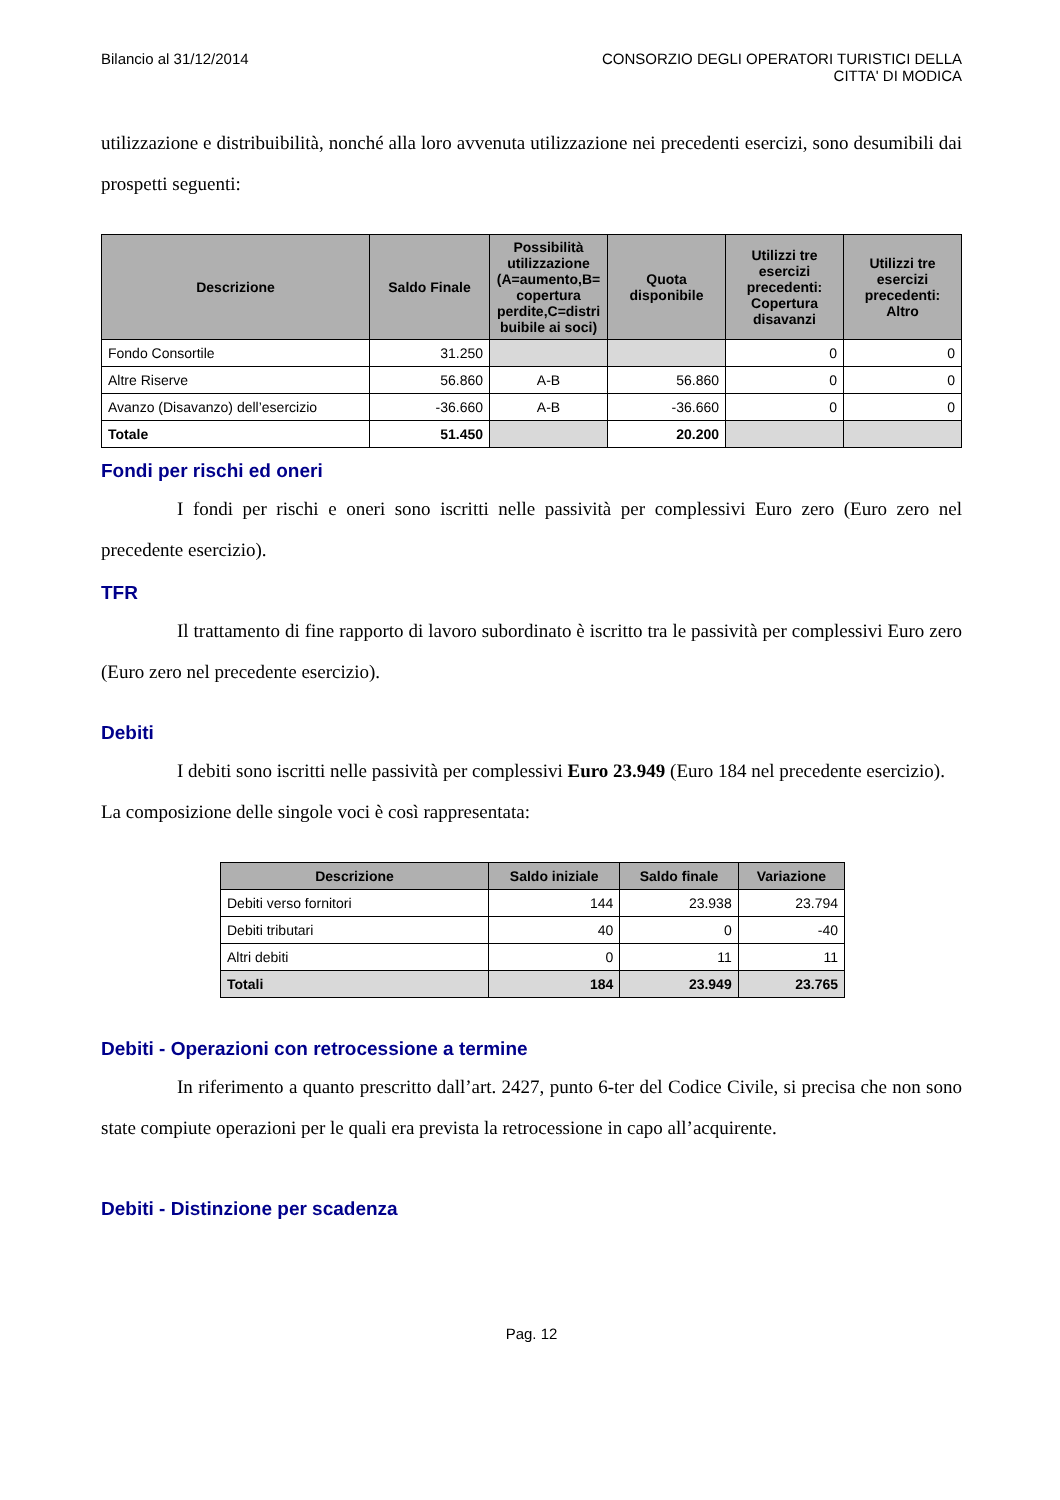Bilancio al 31/12/2014 CONSORZIO DEGLI OPERATORI TURISTICI DELLA
CITTA' DI MODICA
utilizzazione e distribuibilità, nonché alla loro avvenuta utilizzazione nei precedenti esercizi, sono desumibili dai prospetti seguenti:
| Descrizione | Saldo Finale | Possibilità utilizzazione (A=aumento,B= copertura perdite,C=distri buibile ai soci) | Quota disponibile | Utilizzi tre esercizi precedenti: Copertura disavanzi | Utilizzi tre esercizi precedenti: Altro |
| --- | --- | --- | --- | --- | --- |
| Fondo Consortile | 31.250 | | | 0 | 0 |
| Altre Riserve | 56.860 | A-B | 56.860 | 0 | 0 |
| Avanzo (Disavanzo) dell’esercizio | -36.660 | A-B | -36.660 | 0 | 0 |
| Totale | 51.450 | | 20.200 | | |
Fondi per rischi ed oneri
I fondi per rischi e oneri sono iscritti nelle passività per complessivi Euro zero (Euro zero nel precedente esercizio).
TFR
Il trattamento di fine rapporto di lavoro subordinato è iscritto tra le passività per complessivi Euro zero (Euro zero nel precedente esercizio).
Debiti
I debiti sono iscritti nelle passività per complessivi Euro 23.949 (Euro 184 nel precedente esercizio).
La composizione delle singole voci è così rappresentata:
| Descrizione | Saldo iniziale | Saldo finale | Variazione |
| --- | --- | --- | --- |
| Debiti verso fornitori | 144 | 23.938 | 23.794 |
| Debiti tributari | 40 | 0 | -40 |
| Altri debiti | 0 | 11 | 11 |
| Totali | 184 | 23.949 | 23.765 |
Debiti - Operazioni con retrocessione a termine
In riferimento a quanto prescritto dall’art. 2427, punto 6-ter del Codice Civile, si precisa che non sono state compiute operazioni per le quali era prevista la retrocessione in capo all’acquirente.
Debiti - Distinzione per scadenza
Pag. 12